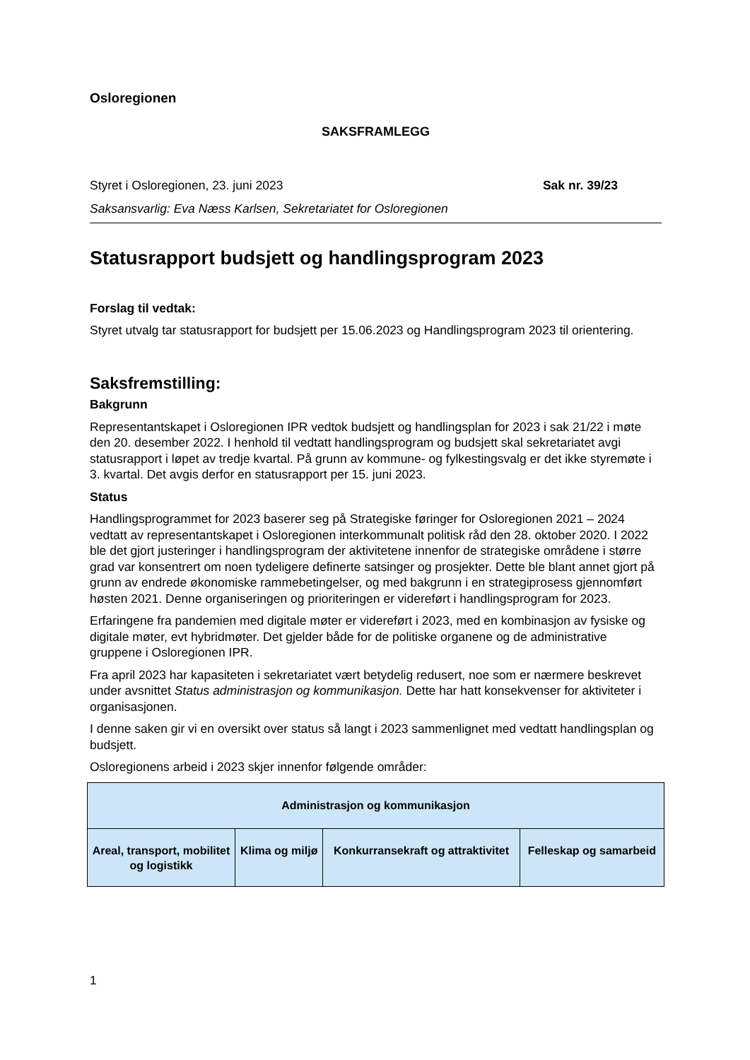Osloregionen
SAKSFRAMLEGG
Styret i Osloregionen, 23. juni 2023 Sak nr. 39/23
Saksansvarlig: Eva Næss Karlsen, Sekretariatet for Osloregionen
Statusrapport budsjett og handlingsprogram 2023
Forslag til vedtak:
Styret utvalg tar statusrapport for budsjett per 15.06.2023 og Handlingsprogram 2023 til orientering.
Saksfremstilling:
Bakgrunn
Representantskapet i Osloregionen IPR vedtok budsjett og handlingsplan for 2023 i sak 21/22 i møte den 20. desember 2022. I henhold til vedtatt handlingsprogram og budsjett skal sekretariatet avgi statusrapport i løpet av tredje kvartal. På grunn av kommune- og fylkestingsvalg er det ikke styremøte i 3. kvartal. Det avgis derfor en statusrapport per 15. juni 2023.
Status
Handlingsprogrammet for 2023 baserer seg på Strategiske føringer for Osloregionen 2021 – 2024 vedtatt av representantskapet i Osloregionen interkommunalt politisk råd den 28. oktober 2020. I 2022 ble det gjort justeringer i handlingsprogram der aktivitetene innenfor de strategiske områdene i større grad var konsentrert om noen tydeligere definerte satsinger og prosjekter. Dette ble blant annet gjort på grunn av endrede økonomiske rammebetingelser, og med bakgrunn i en strategiprosess gjennomført høsten 2021. Denne organiseringen og prioriteringen er videreført i handlingsprogram for 2023.
Erfaringene fra pandemien med digitale møter er videreført i 2023, med en kombinasjon av fysiske og digitale møter, evt hybridmøter. Det gjelder både for de politiske organene og de administrative gruppene i Osloregionen IPR.
Fra april 2023 har kapasiteten i sekretariatet vært betydelig redusert, noe som er nærmere beskrevet under avsnittet Status administrasjon og kommunikasjon. Dette har hatt konsekvenser for aktiviteter i organisasjonen.
I denne saken gir vi en oversikt over status så langt i 2023 sammenlignet med vedtatt handlingsplan og budsjett.
Osloregionens arbeid i 2023 skjer innenfor følgende områder:
| Administrasjon og kommunikasjon | | | |
| Areal, transport, mobilitet og logistikk | Klima og miljø | Konkurransekraft og attraktivitet | Felleskap og samarbeid |
1